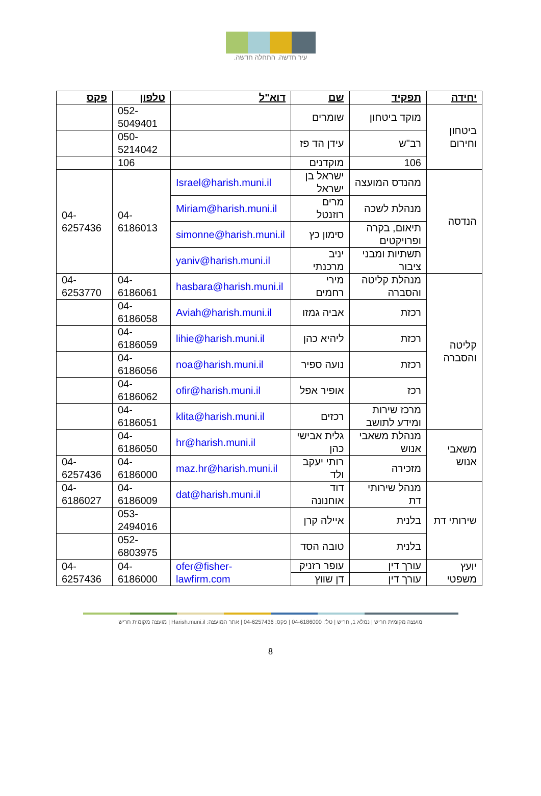עיר חדשה. התחלה חדשה.
| יחידה | תפקיד | שם | דוא"ל | טלפון | פקס |
| --- | --- | --- | --- | --- | --- |
| ביטחון וחירום | מוקד ביטחון | שומרים | | 052-5049401 | |
| | רב"ש | עידן הד פז | | 050-5214042 | |
| | 106 | מוקדנים | | 106 | |
| הנדסה | מהנדס המועצה | ישראל בן ישראל | Israel@harish.muni.il | 04-6186013 | 04-6257436 |
| | מנהלת לשכה | מרים רוזנטל | Miriam@harish.muni.il | | |
| | תיאום, בקרה ופרויקטים | סימון כץ | simonne@harish.muni.il | | |
| | תשתיות ומבני ציבור | יניב מרכנתי | yaniv@harish.muni.il | | |
| קליטה והסברה | מנהלת קליטה והסברה | מירי רחמים | hasbara@harish.muni.il | 04-6186061 | 04-6253770 |
| | רכזת | אביה גמזו | Aviah@harish.muni.il | 04-6186058 | |
| | רכזת | ליהיא כהן | lihie@harish.muni.il | 04-6186059 | |
| | רכזת | נועה ספיר | noa@harish.muni.il | 04-6186056 | |
| | רכז | אופיר אפל | ofir@harish.muni.il | 04-6186062 | |
| | מרכז שירות ומידע לתושב | רכזים | klita@harish.muni.il | 04-6186051 | |
| משאבי אנוש | מנהלת משאבי אנוש | גלית אבישי כהן | hr@harish.muni.il | 04-6186050 | |
| | מזכירה | רותי יעקב ולד | maz.hr@harish.muni.il | 04-6186000 | 04-6257436 |
| שירותי דת | מנהל שירותי דת | דוד אוחנונה | dat@harish.muni.il | 04-6186009 | 04-6186027 |
| | בלנית | איילה קרן | | 053-2494016 | |
| | בלנית | טובה הסד | | 052-6803975 | |
| יועץ משפטי | עורך דין | עופר רזניק | ofer@fisher-lawfirm.com | 04-6186000 | 04-6257436 |
| | עורך דין | דן שווץ | | | |
מועצה מקומית חריש | נמלא 1, חריש | טל': 04-6186000 | פקס: 04-6257436 | אתר המועצה: Harish.muni.il | מועצה מקומית חריש
8